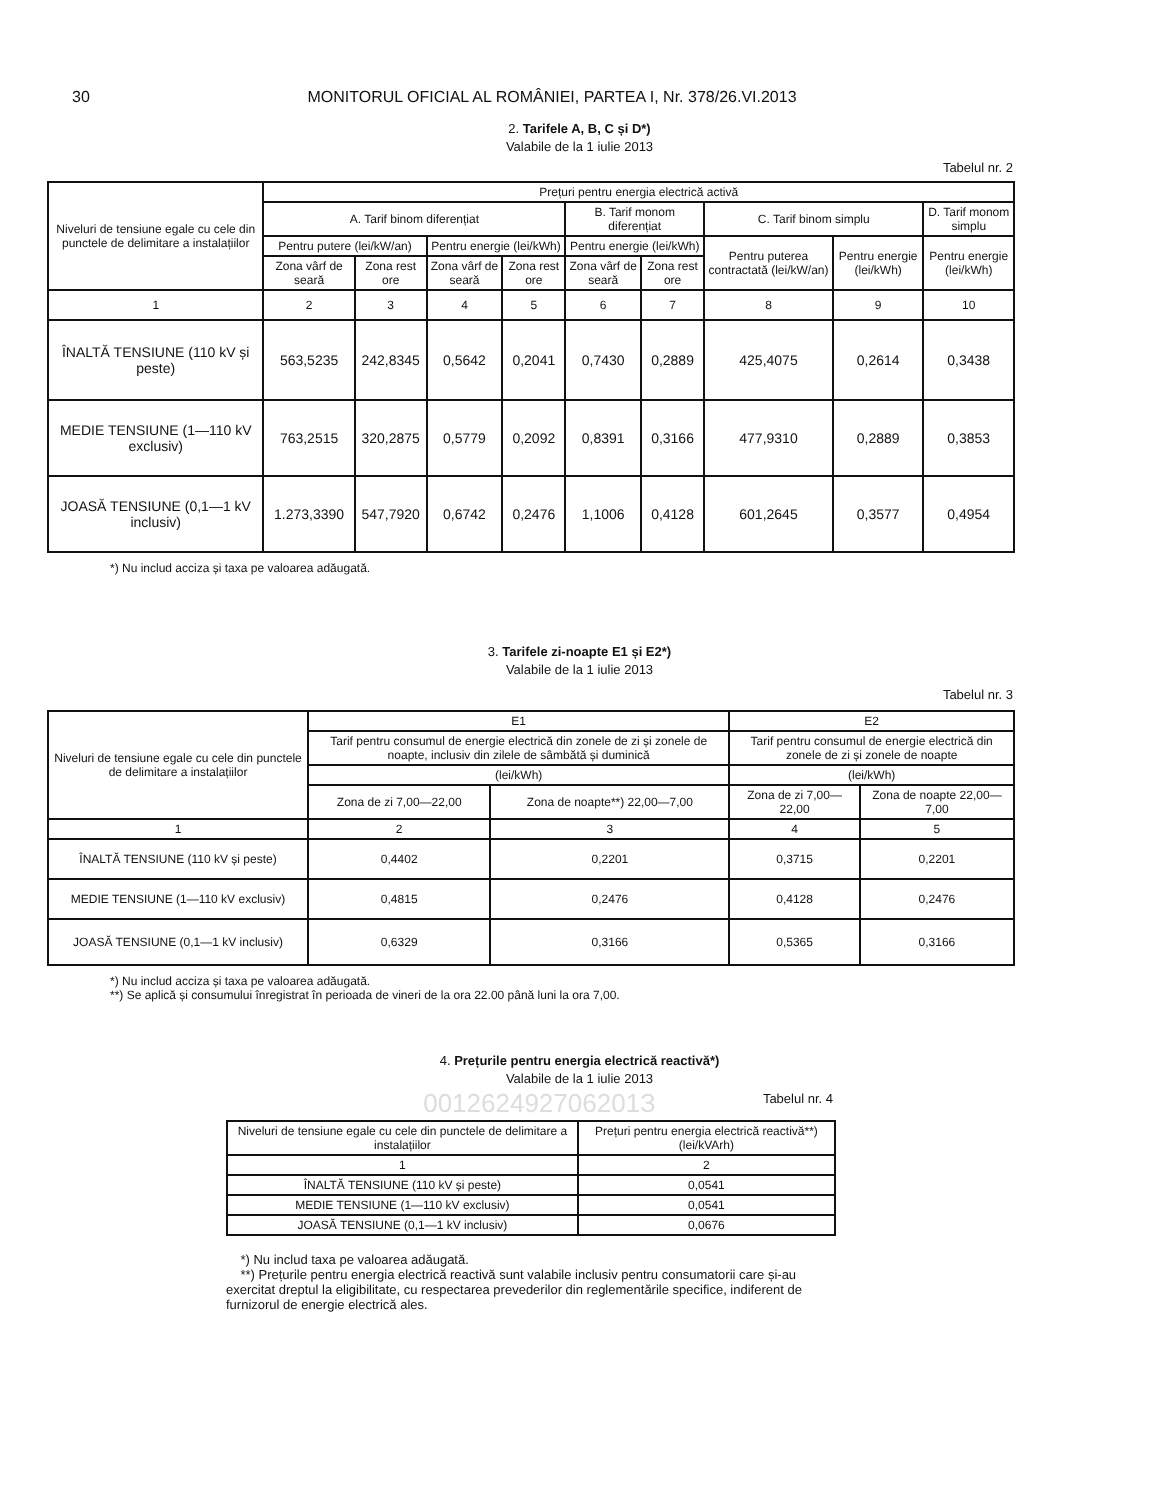30 MONITORUL OFICIAL AL ROMÂNIEI, PARTEA I, Nr. 378/26.VI.2013
2. Tarifele A, B, C și D*)
Valabile de la 1 iulie 2013
Tabelul nr. 2
| Niveluri de tensiune egale cu cele din punctele de delimitare a instalațiilor | Prețuri pentru energia electrică activă | | | | | | | | |
| --- | --- | --- | --- | --- | --- | --- | --- | --- | --- |
| | A. Tarif binom diferențiat | | | | B. Tarif monom diferențiat | | C. Tarif binom simplu | | D. Tarif monom simplu |
| | Pentru putere (lei/kW/an) | | Pentru energie (lei/kWh) | | Pentru energie (lei/kWh) | | Pentru puterea contractată (lei/kW/an) | Pentru energie (lei/kWh) | Pentru energie (lei/kWh) |
| | Zona vârf de seară | Zona rest ore | Zona vârf de seară | Zona rest ore | Zona vârf de seară | Zona rest ore | | | |
| 1 | 2 | 3 | 4 | 5 | 6 | 7 | 8 | 9 | 10 |
| ÎNALTĂ TENSIUNE (110 kV și peste) | 563,5235 | 242,8345 | 0,5642 | 0,2041 | 0,7430 | 0,2889 | 425,4075 | 0,2614 | 0,3438 |
| MEDIE TENSIUNE (1—110 kV exclusiv) | 763,2515 | 320,2875 | 0,5779 | 0,2092 | 0,8391 | 0,3166 | 477,9310 | 0,2889 | 0,3853 |
| JOASĂ TENSIUNE (0,1—1 kV inclusiv) | 1.273,3390 | 547,7920 | 0,6742 | 0,2476 | 1,1006 | 0,4128 | 601,2645 | 0,3577 | 0,4954 |
*) Nu includ acciza și taxa pe valoarea adăugată.
3. Tarifele zi-noapte E1 și E2*)
Valabile de la 1 iulie 2013
Tabelul nr. 3
| Niveluri de tensiune egale cu cele din punctele de delimitare a instalațiilor | E1 | | E2 | |
| --- | --- | --- | --- | --- |
| | Tarif pentru consumul de energie electrică din zonele de zi și zonele de noapte, inclusiv din zilele de sâmbătă și duminică | | Tarif pentru consumul de energie electrică din zonele de zi și zonele de noapte | |
| | (lei/kWh) | | (lei/kWh) | |
| | Zona de zi 7,00—22,00 | Zona de noapte**) 22,00—7,00 | Zona de zi 7,00—22,00 | Zona de noapte 22,00—7,00 |
| 1 | 2 | 3 | 4 | 5 |
| ÎNALTĂ TENSIUNE (110 kV și peste) | 0,4402 | 0,2201 | 0,3715 | 0,2201 |
| MEDIE TENSIUNE (1—110 kV exclusiv) | 0,4815 | 0,2476 | 0,4128 | 0,2476 |
| JOASĂ TENSIUNE (0,1—1 kV inclusiv) | 0,6329 | 0,3166 | 0,5365 | 0,3166 |
*) Nu includ acciza și taxa pe valoarea adăugată.
**) Se aplică și consumului înregistrat în perioada de vineri de la ora 22.00 până luni la ora 7,00.
4. Prețurile pentru energia electrică reactivă*)
Valabile de la 1 iulie 2013
001262492706201З
Tabelul nr. 4
| Niveluri de tensiune egale cu cele din punctele de delimitare a instalațiilor | Prețuri pentru energia electrică reactivă**) (lei/kVArh) |
| --- | --- |
| 1 | 2 |
| ÎNALTĂ TENSIUNE (110 kV și peste) | 0,0541 |
| MEDIE TENSIUNE (1—110 kV exclusiv) | 0,0541 |
| JOASĂ TENSIUNE (0,1—1 kV inclusiv) | 0,0676 |
*) Nu includ taxa pe valoarea adăugată.
**) Prețurile pentru energia electrică reactivă sunt valabile inclusiv pentru consumatorii care și-au exercitat dreptul la eligibilitate, cu respectarea prevederilor din reglementările specifice, indiferent de furnizorul de energie electrică ales.